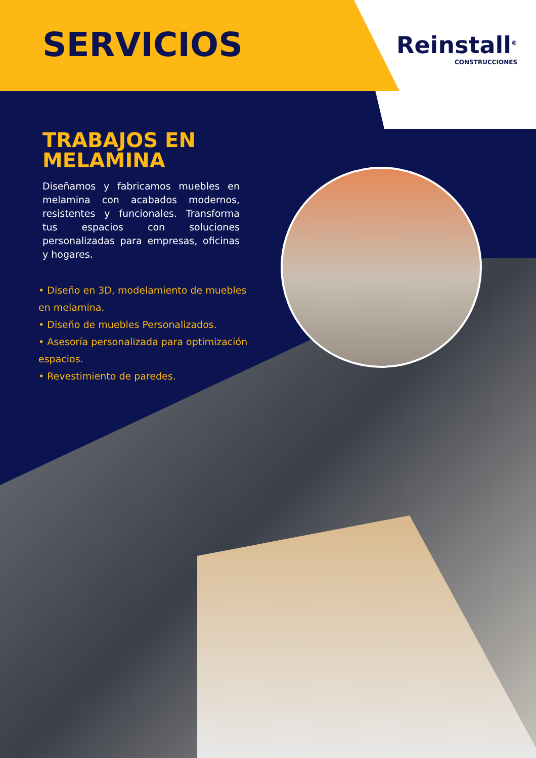Reinstall<sup>®</sup>
CONSTRUCCIONES
SERVICIOS
TRABAJOS EN MELAMINA
Diseñamos y fabricamos muebles en melamina con acabados modernos, resistentes y funcionales. Transforma tus espacios con soluciones personalizadas para empresas, oficinas y hogares.
• Diseño en 3D, modelamiento de muebles en melamina.
• Diseño de muebles Personalizados.
• Asesoría personalizada para optimización espacios.
• Revestimiento de paredes.